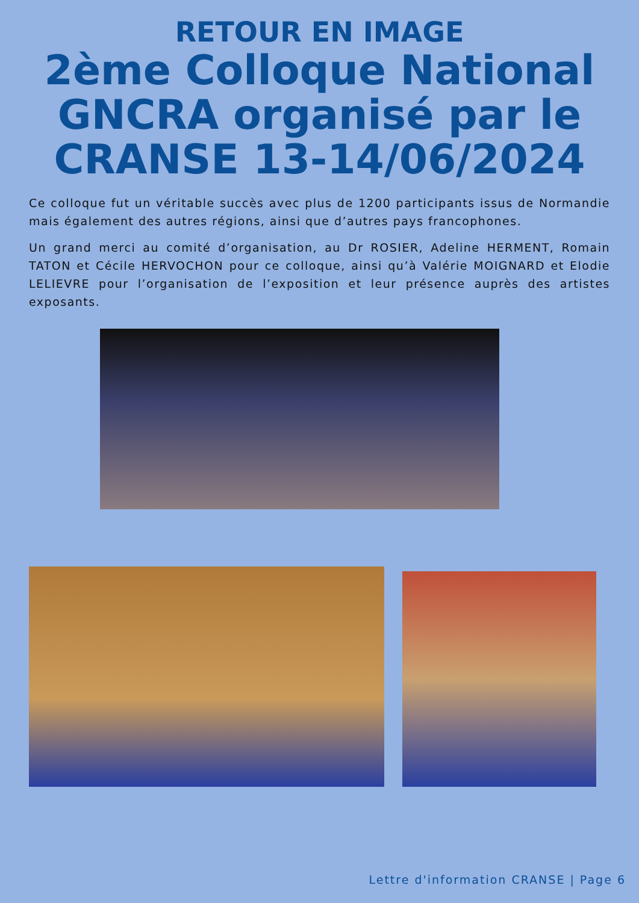RETOUR EN IMAGE
2ème Colloque National GNCRA organisé par le CRANSE 13-14/06/2024
Ce colloque fut un véritable succès avec plus de 1200 participants issus de Normandie mais également des autres régions, ainsi que d’autres pays francophones.
Un grand merci au comité d’organisation, au Dr ROSIER, Adeline HERMENT, Romain TATON et Cécile HERVOCHON pour ce colloque, ainsi qu’à Valérie MOIGNARD et Elodie LELIEVRE pour l’organisation de l’exposition et leur présence auprès des artistes exposants.
Lettre d'information CRANSE | Page 6